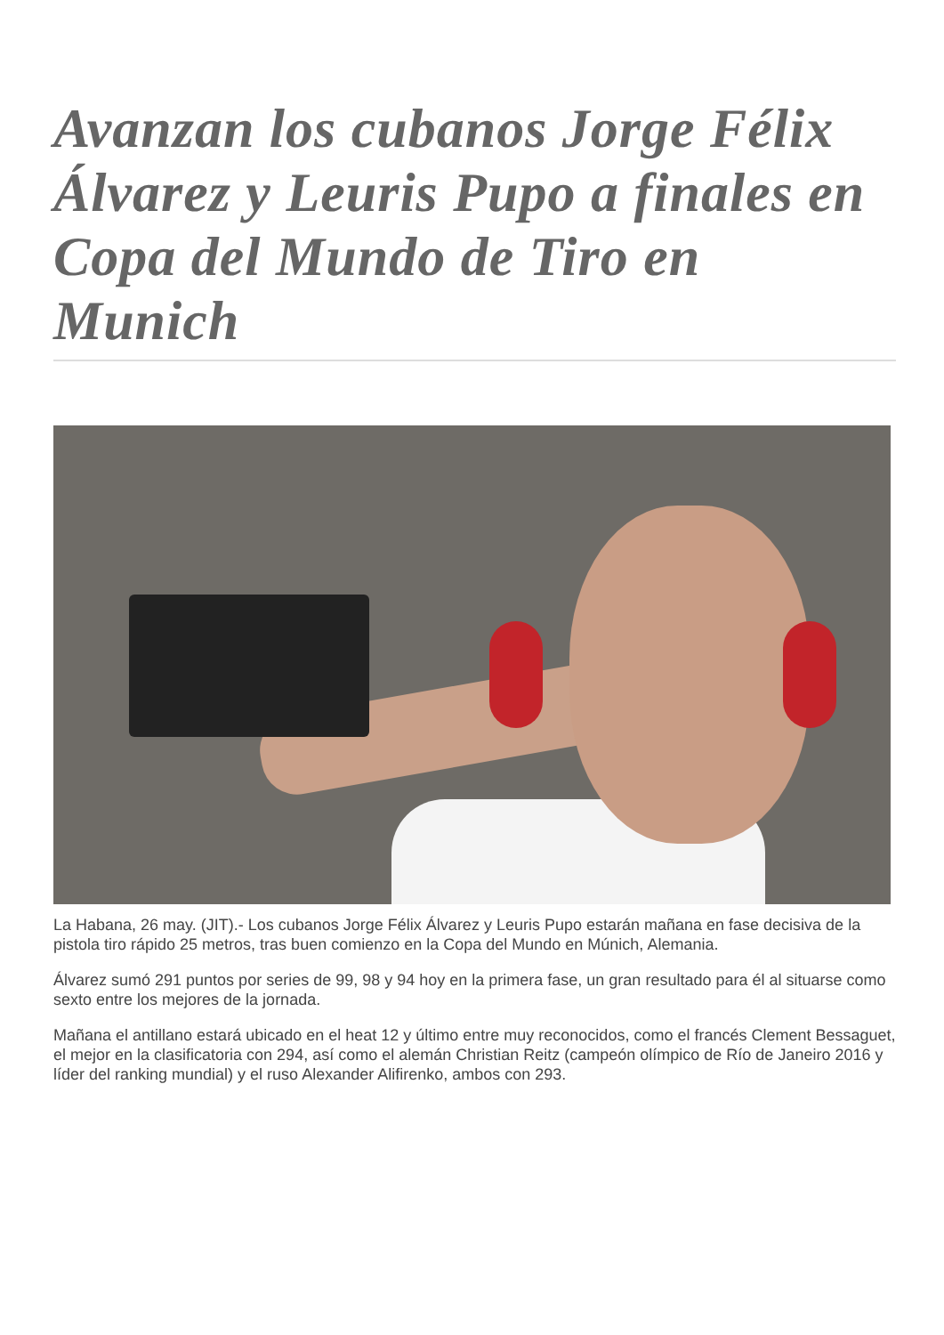Avanzan los cubanos Jorge Félix Álvarez y Leuris Pupo a finales en Copa del Mundo de Tiro en Munich
La Habana, 26 may. (JIT).- Los cubanos Jorge Félix Álvarez y Leuris Pupo estarán mañana en fase decisiva de la pistola tiro rápido 25 metros, tras buen comienzo en la Copa del Mundo en Múnich, Alemania.
Álvarez sumó 291 puntos por series de 99, 98 y 94 hoy en la primera fase, un gran resultado para él al situarse como sexto entre los mejores de la jornada.
Mañana el antillano estará ubicado en el heat 12 y último entre muy reconocidos, como el francés Clement Bessaguet, el mejor en la clasificatoria con 294, así como el alemán Christian Reitz (campeón olímpico de Río de Janeiro 2016 y líder del ranking mundial) y el ruso Alexander Alifirenko, ambos con 293.